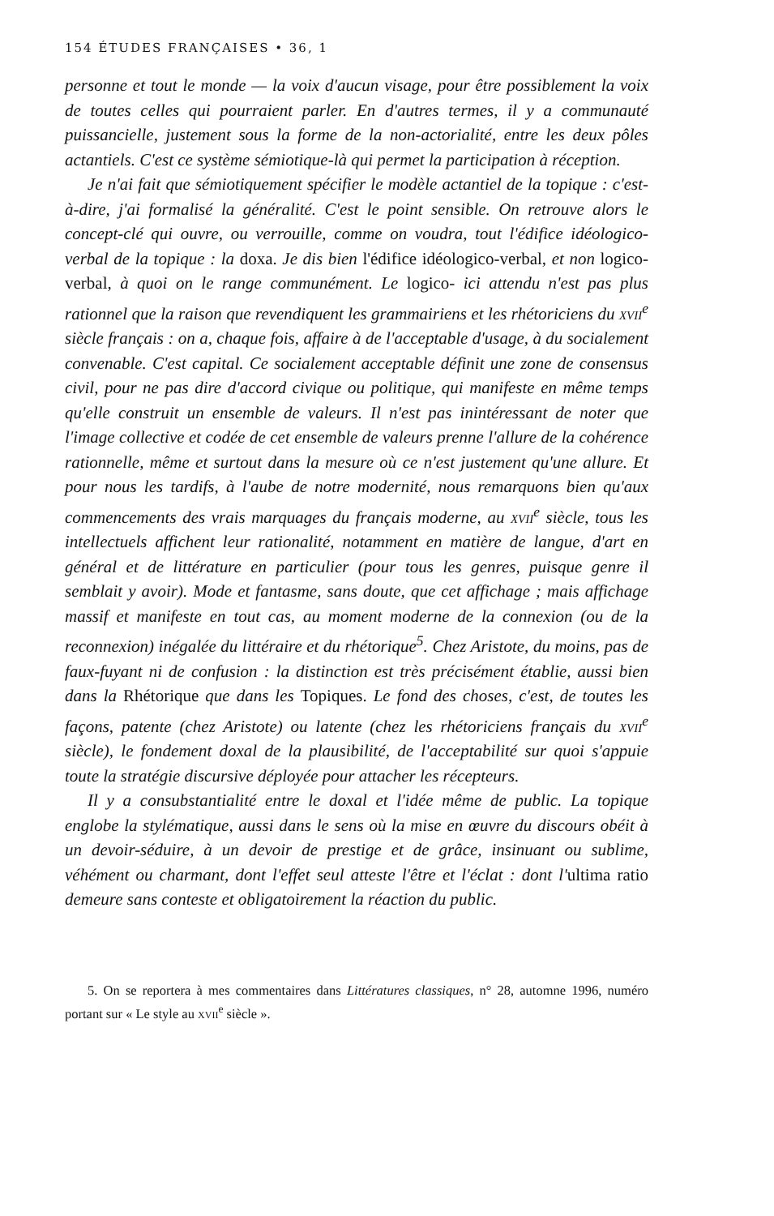154 ÉTUDES FRANÇAISES • 36, 1
personne et tout le monde — la voix d'aucun visage, pour être possiblement la voix de toutes celles qui pourraient parler. En d'autres termes, il y a communauté puissancielle, justement sous la forme de la non-actorialité, entre les deux pôles actantiels. C'est ce système sémiotique-là qui permet la participation à réception.
Je n'ai fait que sémiotiquement spécifier le modèle actantiel de la topique : c'est-à-dire, j'ai formalisé la généralité. C'est le point sensible. On retrouve alors le concept-clé qui ouvre, ou verrouille, comme on voudra, tout l'édifice idéologico-verbal de la topique : la doxa. Je dis bien l'édifice idéologico-verbal, et non logico-verbal, à quoi on le range communément. Le logico- ici attendu n'est pas plus rationnel que la raison que revendiquent les grammairiens et les rhétoriciens du xvii<sup>e</sup> siècle français : on a, chaque fois, affaire à de l'acceptable d'usage, à du socialement convenable. C'est capital. Ce socialement acceptable définit une zone de consensus civil, pour ne pas dire d'accord civique ou politique, qui manifeste en même temps qu'elle construit un ensemble de valeurs. Il n'est pas inintéressant de noter que l'image collective et codée de cet ensemble de valeurs prenne l'allure de la cohérence rationnelle, même et surtout dans la mesure où ce n'est justement qu'une allure. Et pour nous les tardifs, à l'aube de notre modernité, nous remarquons bien qu'aux commencements des vrais marquages du français moderne, au xvii<sup>e</sup> siècle, tous les intellectuels affichent leur rationalité, notamment en matière de langue, d'art en général et de littérature en particulier (pour tous les genres, puisque genre il semblait y avoir). Mode et fantasme, sans doute, que cet affichage ; mais affichage massif et manifeste en tout cas, au moment moderne de la connexion (ou de la reconnexion) inégalée du littéraire et du rhétorique<sup>5</sup>. Chez Aristote, du moins, pas de faux-fuyant ni de confusion : la distinction est très précisément établie, aussi bien dans la Rhétorique que dans les Topiques. Le fond des choses, c'est, de toutes les façons, patente (chez Aristote) ou latente (chez les rhétoriciens français du xvii<sup>e</sup> siècle), le fondement doxal de la plausibilité, de l'acceptabilité sur quoi s'appuie toute la stratégie discursive déployée pour attacher les récepteurs.
Il y a consubstantialité entre le doxal et l'idée même de public. La topique englobe la stylématique, aussi dans le sens où la mise en œuvre du discours obéit à un devoir-séduire, à un devoir de prestige et de grâce, insinuant ou sublime, véhément ou charmant, dont l'effet seul atteste l'être et l'éclat : dont l'ultima ratio demeure sans conteste et obligatoirement la réaction du public.
5. On se reportera à mes commentaires dans Littératures classiques, n° 28, automne 1996, numéro portant sur « Le style au xvii<sup>e</sup> siècle ».